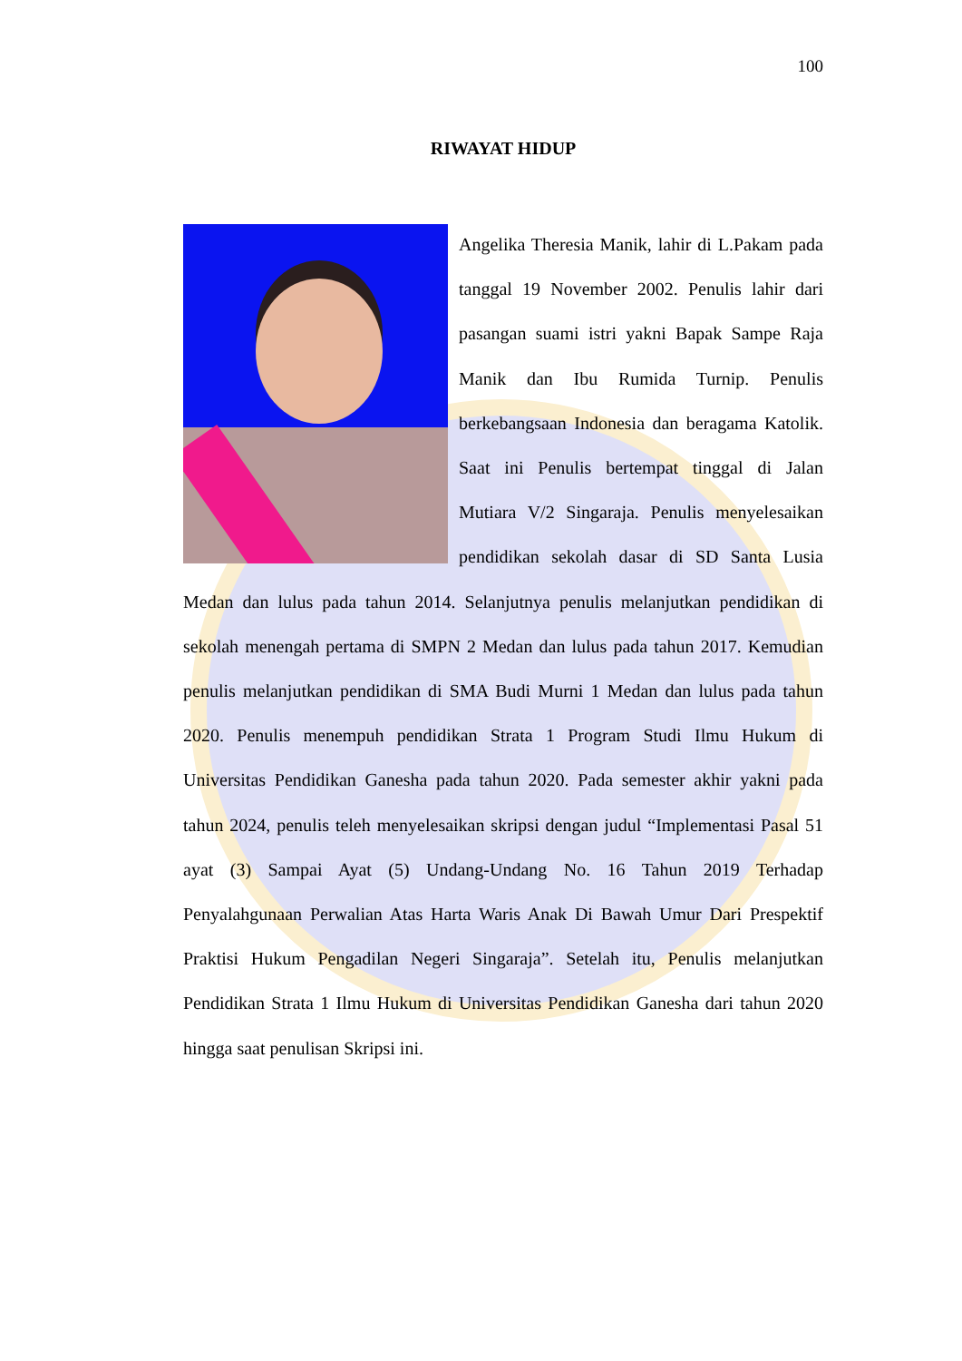100
RIWAYAT HIDUP
Angelika Theresia Manik, lahir di L.Pakam pada tanggal 19 November 2002. Penulis lahir dari pasangan suami istri yakni Bapak Sampe Raja Manik dan Ibu Rumida Turnip. Penulis berkebangsaan Indonesia dan beragama Katolik. Saat ini Penulis bertempat tinggal di Jalan Mutiara V/2 Singaraja. Penulis menyelesaikan pendidikan sekolah dasar di SD Santa Lusia Medan dan lulus pada tahun 2014. Selanjutnya penulis melanjutkan pendidikan di sekolah menengah pertama di SMPN 2 Medan dan lulus pada tahun 2017. Kemudian penulis melanjutkan pendidikan di SMA Budi Murni 1 Medan dan lulus pada tahun 2020. Penulis menempuh pendidikan Strata 1 Program Studi Ilmu Hukum di Universitas Pendidikan Ganesha pada tahun 2020. Pada semester akhir yakni pada tahun 2024, penulis teleh menyelesaikan skripsi dengan judul “Implementasi Pasal 51 ayat (3) Sampai Ayat (5) Undang-Undang No. 16 Tahun 2019 Terhadap Penyalahgunaan Perwalian Atas Harta Waris Anak Di Bawah Umur Dari Prespektif Praktisi Hukum Pengadilan Negeri Singaraja”. Setelah itu, Penulis melanjutkan Pendidikan Strata 1 Ilmu Hukum di Universitas Pendidikan Ganesha dari tahun 2020 hingga saat penulisan Skripsi ini.